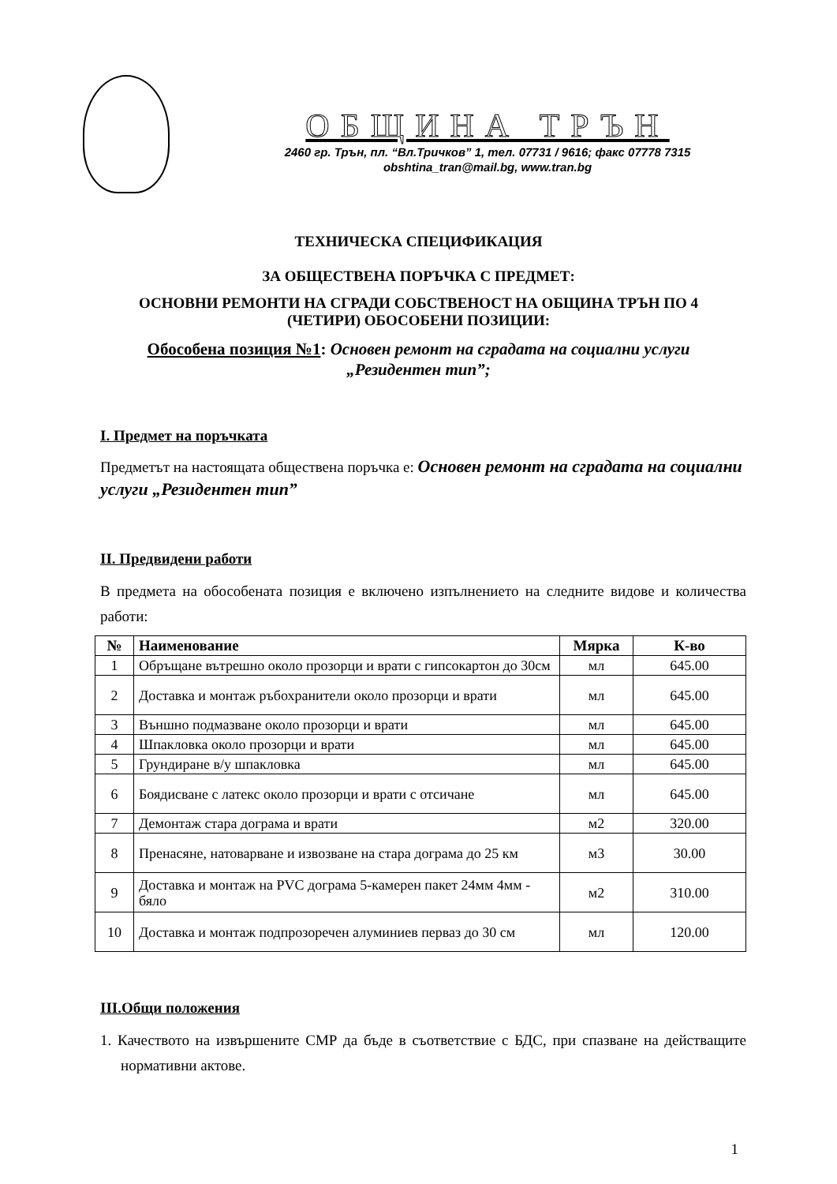ОБЩИНА ТРЪН
2460 гр. Трън, пл. “Вл.Тричков” 1, тел. 07731 / 9616; факс 07778 7315
obshtina_tran@mail.bg, www.tran.bg
ТЕХНИЧЕСКА СПЕЦИФИКАЦИЯ
ЗА ОБЩЕСТВЕНА ПОРЪЧКА С ПРЕДМЕТ:
ОСНОВНИ РЕМОНТИ НА СГРАДИ СОБСТВЕНОСТ НА ОБЩИНА ТРЪН ПО 4
(ЧЕТИРИ) ОБОСОБЕНИ ПОЗИЦИИ:
Обособена позиция №1: Основен ремонт на сградата на социални услуги
„Резидентен тип”;
I. Предмет на поръчката
Предметът на настоящата обществена поръчка е: Основен ремонт на сградата на социални услуги „Резидентен тип”
II. Предвидени работи
В предмета на обособената позиция е включено изпълнението на следните видове и количества работи:
| № | Наименование | Мярка | К-во |
| --- | --- | --- | --- |
| 1 | Обръщане вътрешно около прозорци и врати с гипсокартон до 30см | мл | 645.00 |
| 2 | Доставка и монтаж ръбохранители около прозорци и врати | мл | 645.00 |
| 3 | Външно подмазване около прозорци и врати | мл | 645.00 |
| 4 | Шпакловка около прозорци и врати | мл | 645.00 |
| 5 | Грундиране в/у шпакловка | мл | 645.00 |
| 6 | Боядисване с латекс около прозорци и врати с отсичане | мл | 645.00 |
| 7 | Демонтаж стара дограма и врати | м2 | 320.00 |
| 8 | Пренасяне, натоварване и извозване на стара дограма до 25 км | м3 | 30.00 |
| 9 | Доставка и монтаж на PVC дограма 5-камерен пакет 24мм 4мм - бяло | м2 | 310.00 |
| 10 | Доставка и монтаж подпрозоречен алуминиев перваз до 30 см | мл | 120.00 |
III.Общи положения
1. Качеството на извършените СМР да бъде в съответствие с БДС, при спазване на действащите нормативни актове.
1